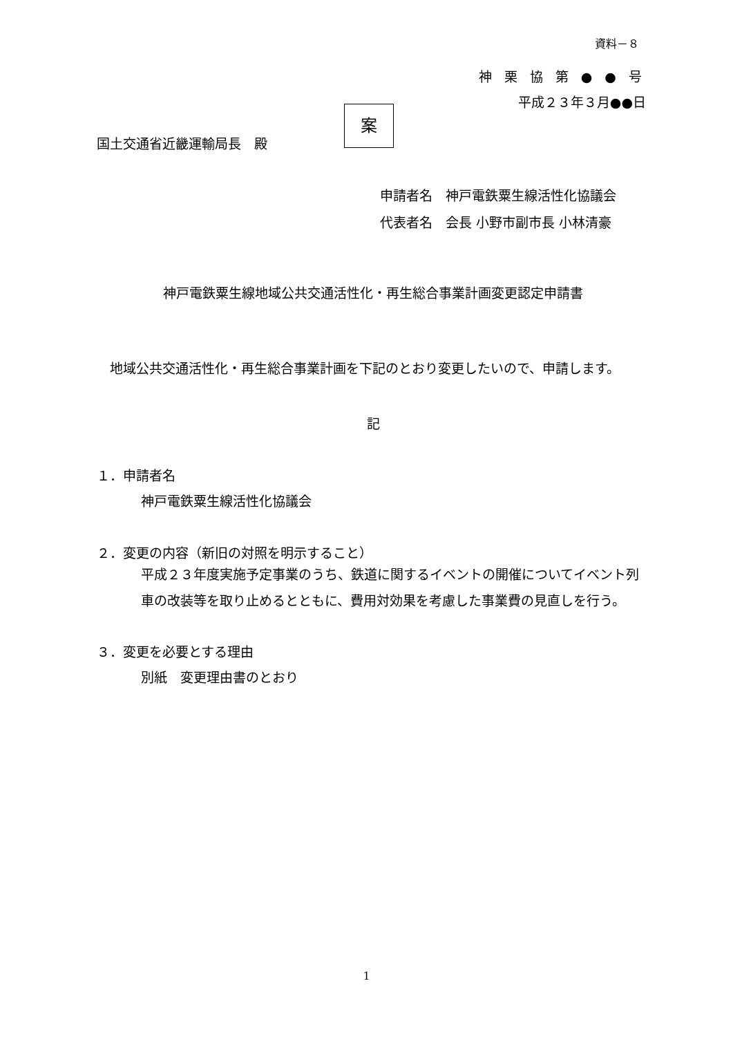資料－８
神 栗 協 第 ● ● 号
平成２３年３月●●日
国土交通省近畿運輸局長　殿
案
申請者名　神戸電鉄粟生線活性化協議会
代表者名　会長 小野市副市長 小林清豪
神戸電鉄粟生線地域公共交通活性化・再生総合事業計画変更認定申請書
　地域公共交通活性化・再生総合事業計画を下記のとおり変更したいので、申請します。
記
１．申請者名
神戸電鉄粟生線活性化協議会
２．変更の内容（新旧の対照を明示すること）
平成２３年度実施予定事業のうち、鉄道に関するイベントの開催についてイベント列車の改装等を取り止めるとともに、費用対効果を考慮した事業費の見直しを行う。
３．変更を必要とする理由
別紙　変更理由書のとおり
1